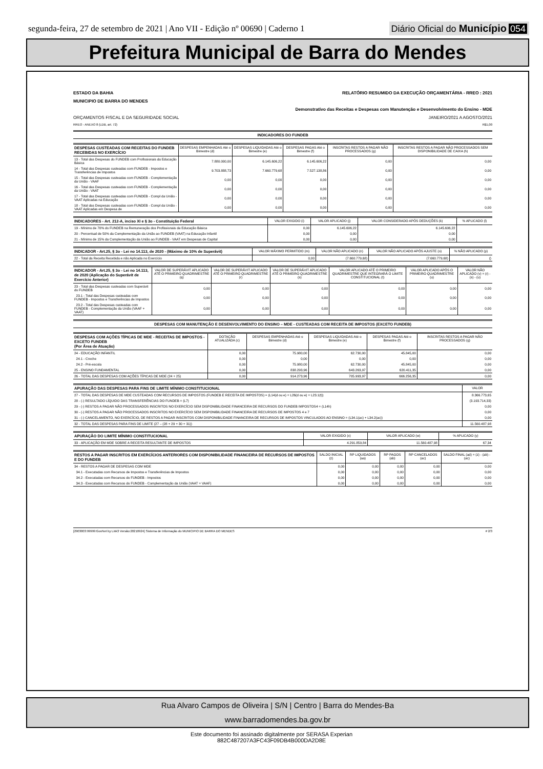segunda-feira, 27 de setembro de 2021 | Ano VII - Edição nº 00690 | Caderno 1
Diário Oficial do Município 054
Prefeitura Municipal de Barra do Mendes
ESTADO DA BAHIA RELATÓRIO RESUMIDO DA EXECUÇÃO ORÇAMENTÁRIA - RREO : 2021
MUNICIPIO DE BARRA DO MENDES
Demonstrativo das Receitas e Despesas com Manutenção e Desenvolvimento do Ensino - MDE
ORÇAMENTOS FISCAL E DA SEGURIDADE SOCIAL JANEIRO/2021 A AGOSTO/2021
RREO - ANEXO 8 (LDB, art. 72) R$1,00
| INDICADORES DO FUNDEB |
| --- |
| DESPESAS CUSTEADAS COM RECEITAS DO FUNDEB RECEBIDAS NO EXERCÍCIO | DESPESAS EMPENHADAS Até o Bimestre (d) | DESPESAS LIQUIDADAS Até o Bimestre (e) | DESPESAS PAGAS Até o Bimestre (f) | INSCRITAS RESTOS A PAGAR NÃO PROCESSADOS (g) | INSCRITAS RESTOS A PAGAR NÃO PROCESSADOS SEM DISPONIBILIDADE DE CAIXA (h) |
| --- | --- | --- | --- | --- | --- |
| 13 - Total das Despesas do FUNDEB com Profissionais da Educação Básica | 7.880.000,00 | 6.145.606,22 | 6.145.606,22 | 0,00 | 0,00 |
| 14 - Total das Despesas custeadas com FUNDEB - Impostos e Transferências de Impostos | 9.703.888,73 | 7.660.779,68 | 7.527.138,86 | 0,00 | 0,00 |
| 15 - Total das Despesas custeadas com FUNDEB - Complementação da União - VAAF | 0,00 | 0,00 | 0,00 | 0,00 | 0,00 |
| 16 - Total das Despesas custeadas com FUNDEB - Complementação da União - VAAT | 0,00 | 0,00 | 0,00 | 0,00 | 0,00 |
| 17 - Total das Despesas custeadas com FUNDEB - Compl da União - VAAT Aplicadas na Educação | 0,00 | 0,00 | 0,00 | 0,00 | 0,00 |
| 18 - Total das Despesas custeadas com FUNDEB - Compl da União - VAAT Aplicadas em Despesa de | 0,00 | 0,00 | 0,00 | 0,00 | 0,00 |
| INDICADORES - Art. 212-A, inciso XI e § 3o - Constituição Federal | VALOR EXIGIDO (i) | VALOR APLICADO (j) | VALOR CONSIDERADO APÓS DEDUÇÕES (k) | % APLICADO (l) |
| --- | --- | --- | --- | --- |
| 19 - Mínimo de 70% do FUNDEB na Remuneração dos Profissionais da Educação Básica | 0,00 | 6.145.606,22 | 6.145.606,22 | |
| 20 - Percentual de 50% da Complementação da União ao FUNDEB (VAAT) na Educação Infantil | 0,00 | 0,00 | 0,00 | |
| 21 - Mínimo de 15% da Complementação da União ao FUNDEB - VAAT em Despesas de Capital | 0,00 | 0,00 | 0,00 | |
| INDICADOR - Art.25, § 3o - Lei no 14.113, de 2020 - (Máximo de 10% de Superávit) | VALOR MÁXIMO PERMITIDO (m) | VALOR NÃO APLICADO (n) | VALOR NÃO APLICADO APÓS AJUSTE (o) | % NÃO APLICADO (p) |
| --- | --- | --- | --- | --- |
| 22 - Total da Receita Recebida e não Aplicada no Exercício | 0,00 | (7.660.779,68) | (7.660.779,68) | () |
| INDICADOR - Art.25, § 3o - Lei no 14.113, de 2020 (Aplicação do Superávit de Exercício Anterior) | VALOR DE SUPERÁVIT APLICADO ATÉ O PRIMEIRO QUADRIMESTRE (q) | VALOR DE SUPERÁVIT APLICADO ATÉ O PRIMEIRO QUADRIMESTRE (r) | VALOR DE SUPERÁVIT APLICADO ATÉ O PRIMEIRO QUADRIMESTRE (s) | VALOR APLICADO ATÉ O PRIMEIRO QUADRIMESTRE QUE INTEGRARÁ O LIMITE CONSTITUCIONAL (t) | VALOR APLICADO APÓS O PRIMEIRO QUADRIMESTRE (u) | VALOR NÃO APLICADO (v) = (r) - (s) - (u) |
| --- | --- | --- | --- | --- | --- | --- |
| 23 - Total das Despesas custeadas com Superávit do FUNDEB | 0,00 | 0,00 | 0,00 | 0,00 | 0,00 | 0,00 |
| 23.1 - Total das Despesas custeadas com FUNDEB - Impostos e Transferências de Impostos | 0,00 | 0,00 | 0,00 | 0,00 | 0,00 | 0,00 |
| 23.2 - Total das Despesas custeadas com FUNDEB - Complementação da União (VAAF + VAAT) | 0,00 | 0,00 | 0,00 | 0,00 | 0,00 | 0,00 |
| DESPESAS COM MANUTENÇÃO E DESENVOLVIMENTO DO ENSINO – MDE - CUSTEADAS COM RECEITA DE IMPOSTOS (EXCETO FUNDEB) |
| --- |
| DESPESAS COM AÇÕES TÍPICAS DE MDE - RECEITAS DE IMPOSTOS - EXCETO FUNDEB (Por Área de Atuação) | DOTAÇÃO ATUALIZADA (c) | DESPESAS EMPENHADAS Até o Bimestre (d) | DESPESAS LIQUIDADAS Até o Bimestre (e) | DESPESAS PAGAS Até o Bimestre (f) | INSCRITAS RESTOS A PAGAR NÃO PROCESSADOS (g) |
| --- | --- | --- | --- | --- | --- |
| 24 - EDUCAÇÃO INFANTIL | 0,00 | 75.980,00 | 62.730,00 | 45.845,00 | 0,00 |
| 24.1 - Creche | 0,00 | 0,00 | 0,00 | 0,00 | 0,00 |
| 24.2 - Pré-escola | 0,00 | 75.980,00 | 62.730,00 | 45.845,00 | 0,00 |
| 25 - ENSINO FUNDAMENTAL | 0,00 | 838.293,96 | 643.263,97 | 620.411,35 | 0,00 |
| 26 - TOTAL DAS DESPESAS COM AÇÕES TÍPICAS DE MDE (24 + 25) | 0,00 | 914.273,96 | 705.993,97 | 666.256,35 | 0,00 |
| APURAÇÃO DAS DESPESAS PARA FINS DE LIMITE MÍNIMO CONSTITUCIONAL | VALOR |
| --- | --- |
| 27 - TOTAL DAS DESPESAS DE MDE CUSTEADAS COM RECURSOS DE IMPOSTOS (FUNDEB E RECEITA DE IMPOSTOS) = (L14(d ou e) + L26(d ou e) + L23.1(t)) | 8.366.773,65 |
| 28 - (-) RESULTADO LÍQUIDO DAS TRANSFERÊNCIAS DO FUNDEB = (L7) | (3.193.714,33) |
| 29 - (-) RESTOS A PAGAR NÃO PROCESSADOS INSCRITOS NO EXERCÍCIO SEM DISPONIBILIDADE FINANCEIRA DE RECURSOS DO FUNDEB IMPOSTOS4 = (L14h) | 0,00 |
| 30 - (-) RESTOS A PAGAR NÃO PROCESSADOS INSCRITOS NO EXERCÍCIO SEM DISPONIBILIDADE FINANCEIRA DE RECURSOS DE IMPOSTOS 4 e 7 | 0,00 |
| 31 - (-) CANCELAMENTO, NO EXERCÍCIO, DE RESTOS A PAGAR INSCRITOS COM DISPONIBILIDADE FINANCEIRA DE RECURSOS DE IMPOSTOS VINCULADOS AO ENSINO = (L34.1(ac) + L34.2(ac)) | 0,00 |
| 32 - TOTAL DAS DESPESAS PARA FINS DE LIMITE (27 – (28 + 29 + 30 + 31)) | 11.560.487,98 |
| APURAÇÃO DO LIMITE MÍNIMO CONSTITUCIONAL | VALOR EXIGIDO (x) | VALOR APLICADO (w) | % APLICADO (y) |
| --- | --- | --- | --- |
| 33 - APLICAÇÃO EM MDE SOBRE A RECEITA RESULTANTE DE IMPOSTOS | 4.291.859,84 | 11.560.487,98 | 67,34 |
| RESTOS A PAGAR INSCRITOS EM EXERCÍCIOS ANTERIORES COM DISPONIBILIDADE FINANCEIRA DE RECURSOS DE IMPOSTOS E DO FUNDEB | SALDO INICIAL (z) | RP LIQUIDADOS (aa) | RP PAGOS (ab) | RP CANCELADOS (ac) | SALDO FINAL (ad) = (z) - (ab) - (ac) |
| --- | --- | --- | --- | --- | --- |
| 34 - RESTOS A PAGAR DE DESPESAS COM MDE | 0,00 | 0,00 | 0,00 | 0,00 | 0,00 |
| 34.1 - Executadas com Recursos de Impostos e Transferências de Impostos | 0,00 | 0,00 | 0,00 | 0,00 | 0,00 |
| 34.2 - Executadas com Recursos do FUNDEB - Impostos | 0,00 | 0,00 | 0,00 | 0,00 | 0,00 |
| 34.3 - Executadas com Recursos do FUNDEB - Complementação da União (VAAT + VAAF) | 0,00 | 0,00 | 0,00 | 0,00 | 0,00 |
[2903003:99999:GovNet by Link3 Versão:20210924] Sistema de Informação do MUNICIPIO DE BARRA DO MENDES # 2/3
Rua Alvaro Campos de Oliveira | S/N | Centro | Barra do Mendes-Ba
www.barradomendes.ba.gov.br
Este documento foi assinado digitalmente por SERASA Experian
882C487207A3FC43F09DB4B000DA2D8E